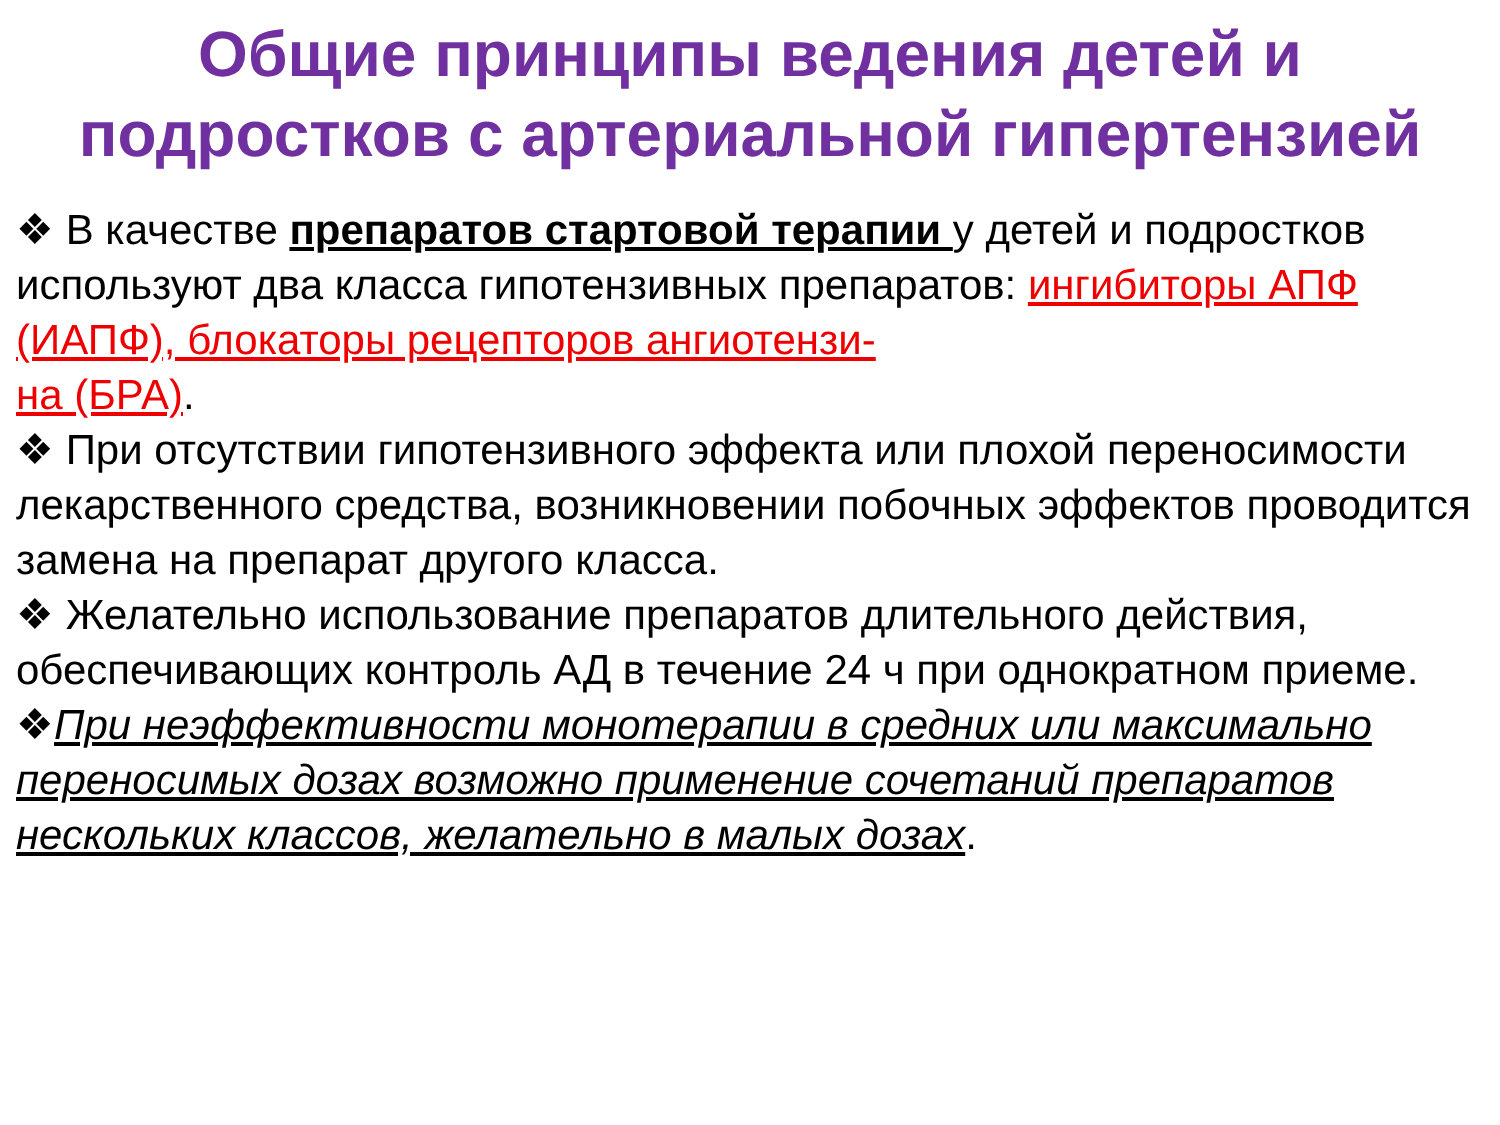Общие принципы ведения детей и подростков с артериальной гипертензией
❖ В качестве препаратов стартовой терапии у детей и подростков используют два класса гипотензивных препаратов: ингибиторы АПФ (ИАПФ), блокаторы рецепторов ангиотензи-
на (БРА).
❖ При отсутствии гипотензивного эффекта или плохой переносимости лекарственного средства, возникновении побочных эффектов проводится замена на препарат другого класса.
❖ Желательно использование препаратов длительного действия, обеспечивающих контроль АД в течение 24 ч при однократном приеме.
❖При неэффективности монотерапии в средних или максимально переносимых дозах возможно применение сочетаний препаратов нескольких классов, желательно в малых дозах.